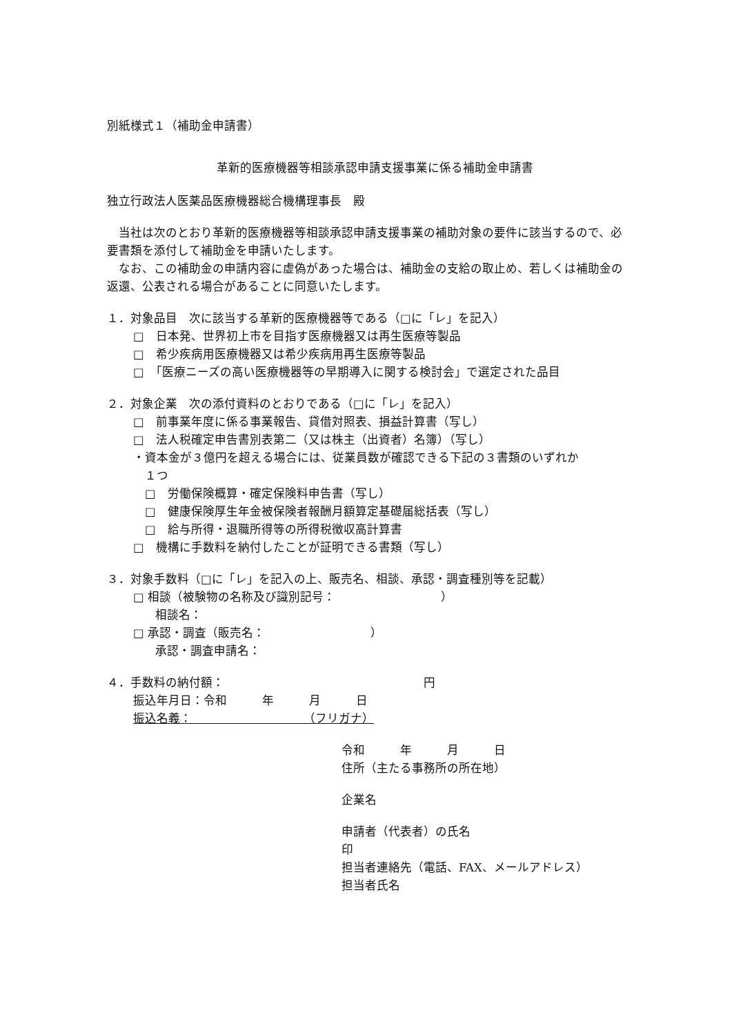別紙様式１（補助金申請書）
革新的医療機器等相談承認申請支援事業に係る補助金申請書
独立行政法人医薬品医療機器総合機構理事長　殿
　当社は次のとおり革新的医療機器等相談承認申請支援事業の補助対象の要件に該当するので、必要書類を添付して補助金を申請いたします。
　なお、この補助金の申請内容に虚偽があった場合は、補助金の支給の取止め、若しくは補助金の返還、公表される場合があることに同意いたします。
１．対象品目　次に該当する革新的医療機器等である（□に「レ」を記入）
□　日本発、世界初上市を目指す医療機器又は再生医療等製品
□　希少疾病用医療機器又は希少疾病用再生医療等製品
□　「医療ニーズの高い医療機器等の早期導入に関する検討会」で選定された品目
２．対象企業　次の添付資料のとおりである（□に「レ」を記入）
□　前事業年度に係る事業報告、貸借対照表、損益計算書（写し）
□　法人税確定申告書別表第二（又は株主（出資者）名簿）（写し）
・資本金が３億円を超える場合には、従業員数が確認できる下記の３書類のいずれか
　１つ
□　労働保険概算・確定保険料申告書（写し）
□　健康保険厚生年金被保険者報酬月額算定基礎届総括表（写し）
□　給与所得・退職所得等の所得税徴収高計算書
□　機構に手数料を納付したことが証明できる書類（写し）
３．対象手数料（□に「レ」を記入の上、販売名、相談、承認・調査種別等を記載）
□ 相談（被験物の名称及び識別記号：　　　　　　　　　）
　相談名：
□ 承認・調査（販売名：　　　　　　　　　）
　承認・調査申請名：
４．手数料の納付額：　　　　　　　　　　　　　　　　　円
振込年月日：令和　　　年　　　月　　　日
振込名義：　　　　　　　　　　（フリガナ）
令和　　　年　　　月　　　日
住所（主たる事務所の所在地）
企業名
申請者（代表者）の氏名　　　　　　　　　　　　　　印
担当者連絡先（電話、FAX、メールアドレス）
担当者氏名